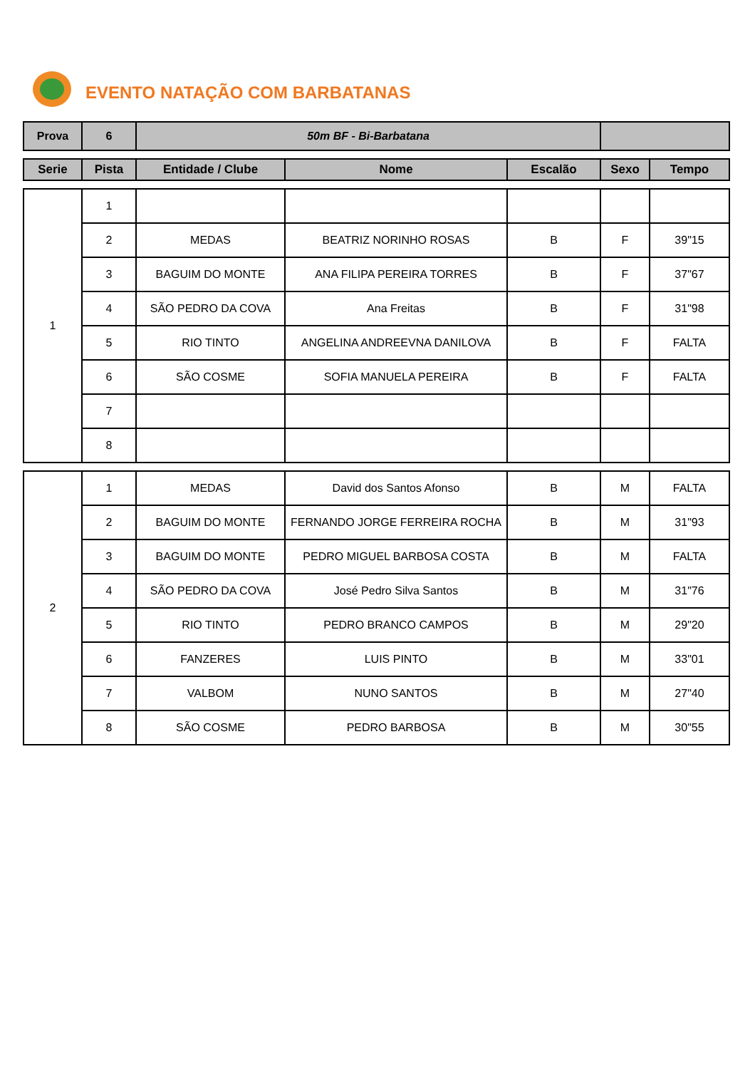EVENTO NATAÇÃO COM BARBATANAS
| Prova | 6 | 50m BF - Bi-Barbatana | |
| Serie | Pista | Entidade / Clube | Nome | Escalão | Sexo | Tempo |
| --- | --- | --- | --- | --- | --- | --- |
| 1 | 1 | | | | | |
| | 2 | MEDAS | BEATRIZ NORINHO ROSAS | B | F | 39"15 |
| | 3 | BAGUIM DO MONTE | ANA FILIPA PEREIRA TORRES | B | F | 37"67 |
| | 4 | SÃO PEDRO DA COVA | Ana Freitas | B | F | 31"98 |
| | 5 | RIO TINTO | ANGELINA ANDREEVNA DANILOVA | B | F | FALTA |
| | 6 | SÃO COSME | SOFIA MANUELA PEREIRA | B | F | FALTA |
| | 7 | | | | | |
| | 8 | | | | | |
| 2 | 1 | MEDAS | David dos Santos Afonso | B | M | FALTA |
| | 2 | BAGUIM DO MONTE | FERNANDO JORGE FERREIRA ROCHA | B | M | 31"93 |
| | 3 | BAGUIM DO MONTE | PEDRO MIGUEL BARBOSA COSTA | B | M | FALTA |
| | 4 | SÃO PEDRO DA COVA | José Pedro Silva Santos | B | M | 31"76 |
| | 5 | RIO TINTO | PEDRO BRANCO CAMPOS | B | M | 29"20 |
| | 6 | FANZERES | LUIS PINTO | B | M | 33"01 |
| | 7 | VALBOM | NUNO SANTOS | B | M | 27"40 |
| | 8 | SÃO COSME | PEDRO BARBOSA | B | M | 30"55 |